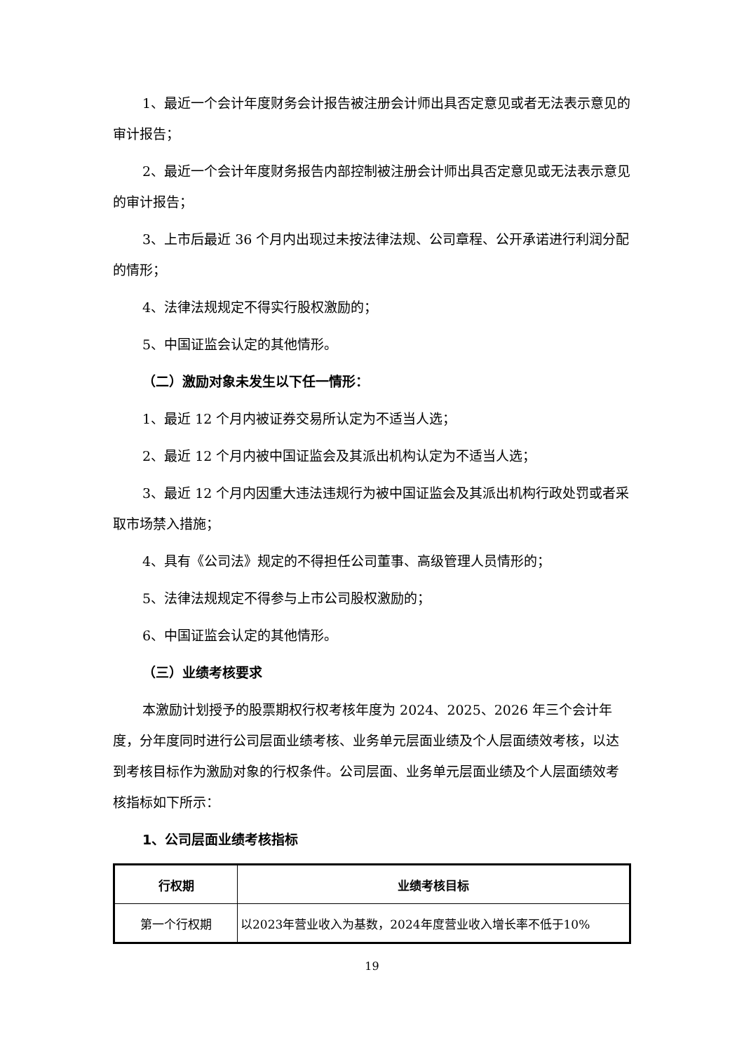1、最近一个会计年度财务会计报告被注册会计师出具否定意见或者无法表示意见的审计报告；
2、最近一个会计年度财务报告内部控制被注册会计师出具否定意见或无法表示意见的审计报告；
3、上市后最近 36 个月内出现过未按法律法规、公司章程、公开承诺进行利润分配的情形；
4、法律法规规定不得实行股权激励的；
5、中国证监会认定的其他情形。
（二）激励对象未发生以下任一情形：
1、最近 12 个月内被证券交易所认定为不适当人选；
2、最近 12 个月内被中国证监会及其派出机构认定为不适当人选；
3、最近 12 个月内因重大违法违规行为被中国证监会及其派出机构行政处罚或者采取市场禁入措施；
4、具有《公司法》规定的不得担任公司董事、高级管理人员情形的；
5、法律法规规定不得参与上市公司股权激励的；
6、中国证监会认定的其他情形。
（三）业绩考核要求
本激励计划授予的股票期权行权考核年度为 2024、2025、2026 年三个会计年度，分年度同时进行公司层面业绩考核、业务单元层面业绩及个人层面绩效考核，以达到考核目标作为激励对象的行权条件。公司层面、业务单元层面业绩及个人层面绩效考核指标如下所示：
1、公司层面业绩考核指标
| 行权期 | 业绩考核目标 |
| --- | --- |
| 第一个行权期 | 以2023年营业收入为基数，2024年度营业收入增长率不低于10% |
19